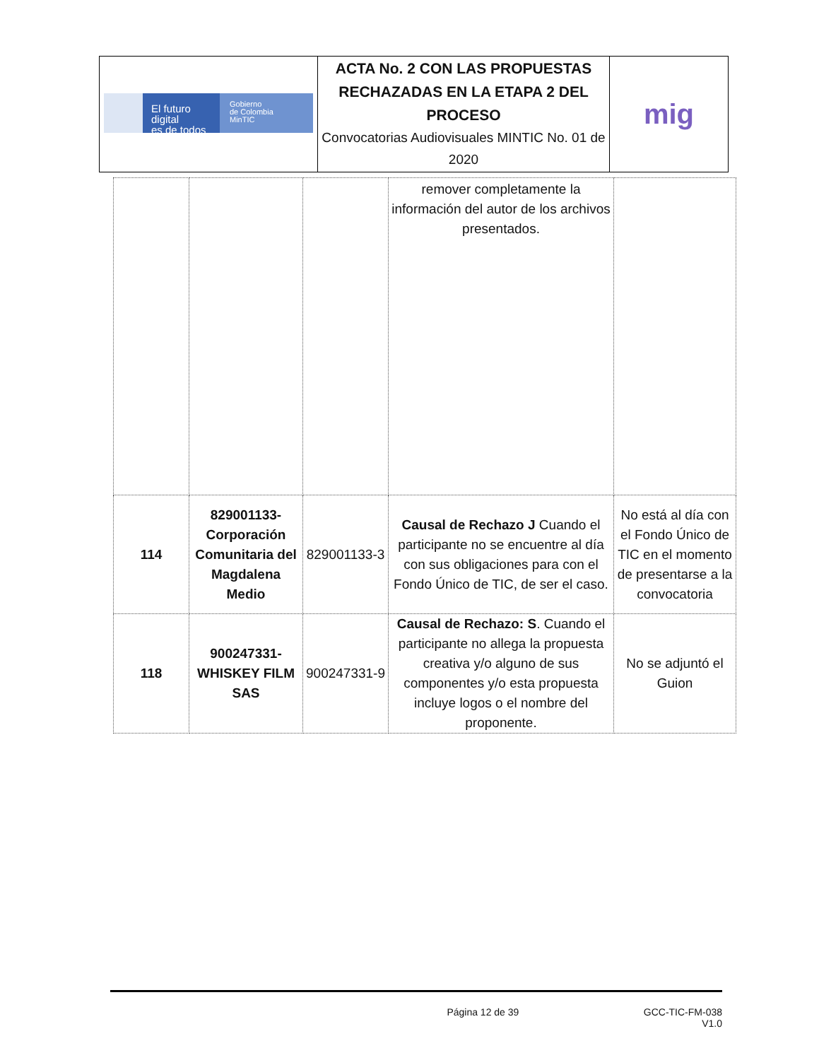| El futuro digital es de todos Gobierno de Colombia MinTIC | ACTA No. 2 CON LAS PROPUESTAS RECHAZADAS EN LA ETAPA 2 DEL PROCESO Convocatorias Audiovisuales MINTIC No. 01 de 2020 | mig |
| | | | remover completamente la información del autor de los archivos presentados. | |
| 114 | 829001133- Corporación Comunitaria del Magdalena Medio | 829001133-3 | Causal de Rechazo J Cuando el participante no se encuentre al día con sus obligaciones para con el Fondo Único de TIC, de ser el caso. | No está al día con el Fondo Único de TIC en el momento de presentarse a la convocatoria |
| 118 | 900247331- WHISKEY FILM SAS | 900247331-9 | Causal de Rechazo: S . Cuando el participante no allega la propuesta creativa y/o alguno de sus componentes y/o esta propuesta incluye logos o el nombre del proponente. | No se adjuntó el Guion |
Página 12 de 39 GCC-TIC-FM-038
V1.0